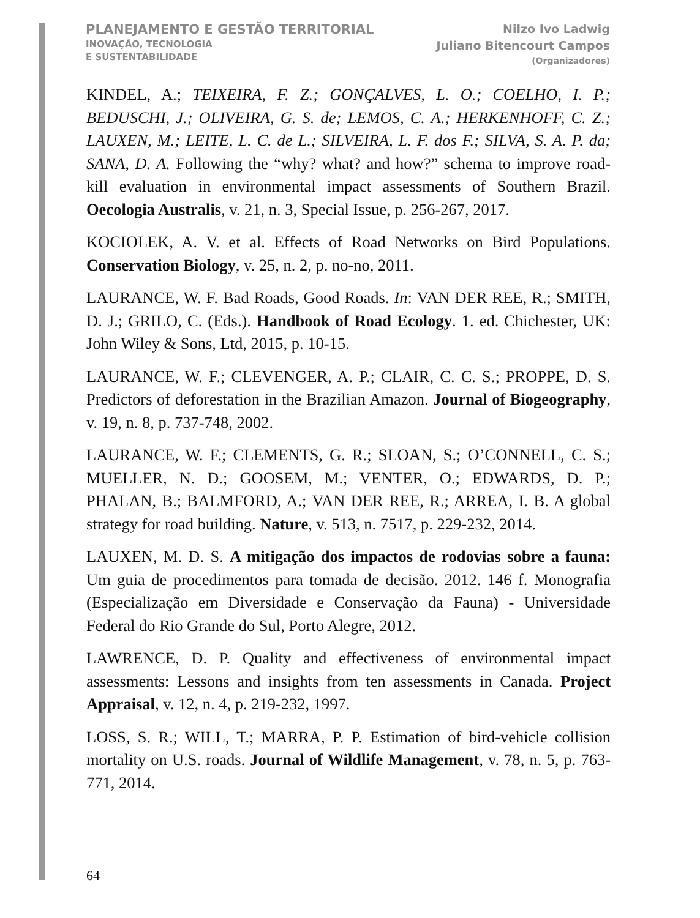PLANEJAMENTO E GESTÃO TERRITORIAL
INOVAÇÃO, TECNOLOGIA
E SUSTENTABILIDADE
Nilzo Ivo Ladwig
Juliano Bitencourt Campos
(Organizadores)
KINDEL, A.; TEIXEIRA, F. Z.; GONÇALVES, L. O.; COELHO, I. P.; BEDUSCHI, J.; OLIVEIRA, G. S. de; LEMOS, C. A.; HERKENHOFF, C. Z.; LAUXEN, M.; LEITE, L. C. de L.; SILVEIRA, L. F. dos F.; SILVA, S. A. P. da; SANA, D. A. Following the “why? what? and how?” schema to improve road-kill evaluation in environmental impact assessments of Southern Brazil. Oecologia Australis, v. 21, n. 3, Special Issue, p. 256-267, 2017.
KOCIOLEK, A. V. et al. Effects of Road Networks on Bird Populations. Conservation Biology, v. 25, n. 2, p. no-no, 2011.
LAURANCE, W. F. Bad Roads, Good Roads. In: VAN DER REE, R.; SMITH, D. J.; GRILO, C. (Eds.). Handbook of Road Ecology. 1. ed. Chichester, UK: John Wiley & Sons, Ltd, 2015, p. 10-15.
LAURANCE, W. F.; CLEVENGER, A. P.; CLAIR, C. C. S.; PROPPE, D. S. Predictors of deforestation in the Brazilian Amazon. Journal of Biogeography, v. 19, n. 8, p. 737-748, 2002.
LAURANCE, W. F.; CLEMENTS, G. R.; SLOAN, S.; O’CONNELL, C. S.; MUELLER, N. D.; GOOSEM, M.; VENTER, O.; EDWARDS, D. P.; PHALAN, B.; BALMFORD, A.; VAN DER REE, R.; ARREA, I. B. A global strategy for road building. Nature, v. 513, n. 7517, p. 229-232, 2014.
LAUXEN, M. D. S. A mitigação dos impactos de rodovias sobre a fauna: Um guia de procedimentos para tomada de decisão. 2012. 146 f. Monografia (Especialização em Diversidade e Conservação da Fauna) - Universidade Federal do Rio Grande do Sul, Porto Alegre, 2012.
LAWRENCE, D. P. Quality and effectiveness of environmental impact assessments: Lessons and insights from ten assessments in Canada. Project Appraisal, v. 12, n. 4, p. 219-232, 1997.
LOSS, S. R.; WILL, T.; MARRA, P. P. Estimation of bird-vehicle collision mortality on U.S. roads. Journal of Wildlife Management, v. 78, n. 5, p. 763-771, 2014.
64